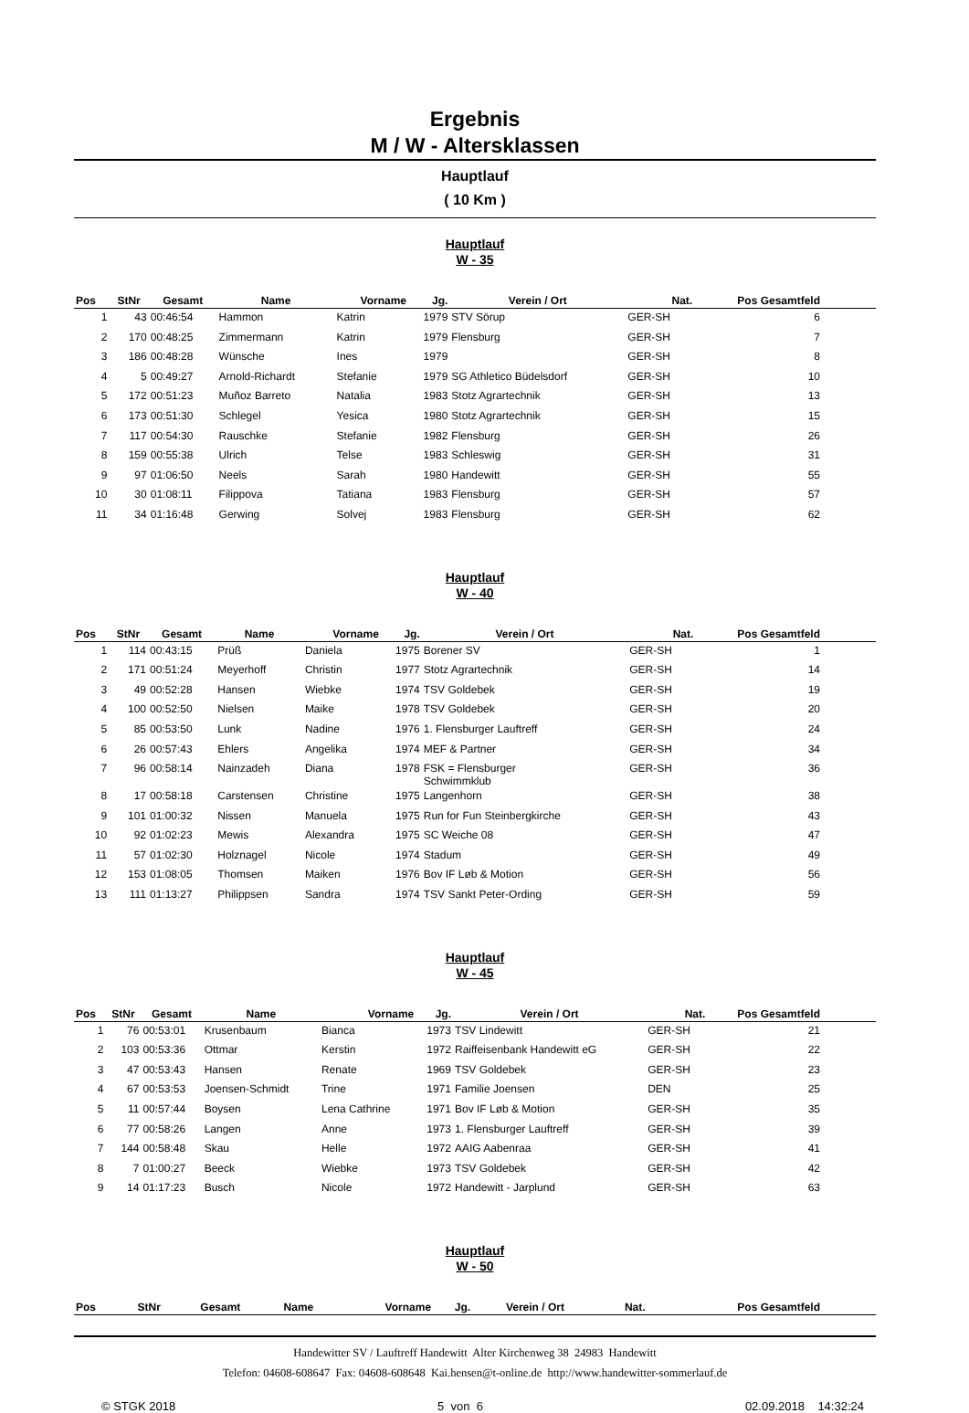Ergebnis
M / W - Altersklassen
Hauptlauf
( 10 Km )
Hauptlauf
W - 35
| Pos | StNr | Gesamt | Name | Vorname | Jg. | Verein / Ort | Nat. | Pos Gesamtfeld | |
| --- | --- | --- | --- | --- | --- | --- | --- | --- | --- |
| 1 | 43 | 00:46:54 | Hammon | Katrin | 1979 | STV Sörup | GER-SH | 6 | |
| 2 | 170 | 00:48:25 | Zimmermann | Katrin | 1979 | Flensburg | GER-SH | 7 | |
| 3 | 186 | 00:48:28 | Wünsche | Ines | 1979 | | GER-SH | 8 | |
| 4 | 5 | 00:49:27 | Arnold-Richardt | Stefanie | 1979 | SG Athletico Büdelsdorf | GER-SH | 10 | |
| 5 | 172 | 00:51:23 | Muñoz Barreto | Natalia | 1983 | Stotz Agrartechnik | GER-SH | 13 | |
| 6 | 173 | 00:51:30 | Schlegel | Yesica | 1980 | Stotz Agrartechnik | GER-SH | 15 | |
| 7 | 117 | 00:54:30 | Rauschke | Stefanie | 1982 | Flensburg | GER-SH | 26 | |
| 8 | 159 | 00:55:38 | Ulrich | Telse | 1983 | Schleswig | GER-SH | 31 | |
| 9 | 97 | 01:06:50 | Neels | Sarah | 1980 | Handewitt | GER-SH | 55 | |
| 10 | 30 | 01:08:11 | Filippova | Tatiana | 1983 | Flensburg | GER-SH | 57 | |
| 11 | 34 | 01:16:48 | Gerwing | Solvej | 1983 | Flensburg | GER-SH | 62 | |
Hauptlauf
W - 40
| Pos | StNr | Gesamt | Name | Vorname | Jg. | Verein / Ort | Nat. | Pos Gesamtfeld | |
| --- | --- | --- | --- | --- | --- | --- | --- | --- | --- |
| 1 | 114 | 00:43:15 | Prüß | Daniela | 1975 | Borener SV | GER-SH | 1 | |
| 2 | 171 | 00:51:24 | Meyerhoff | Christin | 1977 | Stotz Agrartechnik | GER-SH | 14 | |
| 3 | 49 | 00:52:28 | Hansen | Wiebke | 1974 | TSV Goldebek | GER-SH | 19 | |
| 4 | 100 | 00:52:50 | Nielsen | Maike | 1978 | TSV Goldebek | GER-SH | 20 | |
| 5 | 85 | 00:53:50 | Lunk | Nadine | 1976 | 1. Flensburger Lauftreff | GER-SH | 24 | |
| 6 | 26 | 00:57:43 | Ehlers | Angelika | 1974 | MEF & Partner | GER-SH | 34 | |
| 7 | 96 | 00:58:14 | Nainzadeh | Diana | 1978 | FSK = Flensburger Schwimmklub | GER-SH | 36 | |
| 8 | 17 | 00:58:18 | Carstensen | Christine | 1975 | Langenhorn | GER-SH | 38 | |
| 9 | 101 | 01:00:32 | Nissen | Manuela | 1975 | Run for Fun Steinbergkirche | GER-SH | 43 | |
| 10 | 92 | 01:02:23 | Mewis | Alexandra | 1975 | SC Weiche 08 | GER-SH | 47 | |
| 11 | 57 | 01:02:30 | Holznagel | Nicole | 1974 | Stadum | GER-SH | 49 | |
| 12 | 153 | 01:08:05 | Thomsen | Maiken | 1976 | Bov IF Løb & Motion | GER-SH | 56 | |
| 13 | 111 | 01:13:27 | Philippsen | Sandra | 1974 | TSV Sankt Peter-Ording | GER-SH | 59 | |
Hauptlauf
W - 45
| Pos | StNr | Gesamt | Name | Vorname | Jg. | Verein / Ort | Nat. | Pos Gesamtfeld | |
| --- | --- | --- | --- | --- | --- | --- | --- | --- | --- |
| 1 | 76 | 00:53:01 | Krusenbaum | Bianca | 1973 | TSV Lindewitt | GER-SH | 21 | |
| 2 | 103 | 00:53:36 | Ottmar | Kerstin | 1972 | Raiffeisenbank Handewitt eG | GER-SH | 22 | |
| 3 | 47 | 00:53:43 | Hansen | Renate | 1969 | TSV Goldebek | GER-SH | 23 | |
| 4 | 67 | 00:53:53 | Joensen-Schmidt | Trine | 1971 | Familie Joensen | DEN | 25 | |
| 5 | 11 | 00:57:44 | Boysen | Lena Cathrine | 1971 | Bov IF Løb & Motion | GER-SH | 35 | |
| 6 | 77 | 00:58:26 | Langen | Anne | 1973 | 1. Flensburger Lauftreff | GER-SH | 39 | |
| 7 | 144 | 00:58:48 | Skau | Helle | 1972 | AAIG Aabenraa | GER-SH | 41 | |
| 8 | 7 | 01:00:27 | Beeck | Wiebke | 1973 | TSV Goldebek | GER-SH | 42 | |
| 9 | 14 | 01:17:23 | Busch | Nicole | 1972 | Handewitt - Jarplund | GER-SH | 63 | |
Hauptlauf
W - 50
| Pos | StNr | Gesamt | Name | Vorname | Jg. | Verein / Ort | Nat. | Pos Gesamtfeld | |
| --- | --- | --- | --- | --- | --- | --- | --- | --- | --- |
Handewitter SV / Lauftreff Handewitt Alter Kirchenweg 38 24983 Handewitt
Telefon: 04608-608647 Fax: 04608-608648 Kai.hensen@t-online.de http://www.handewitter-sommerlauf.de
© STGK 2018 5 von 6 02.09.2018 14:32:24